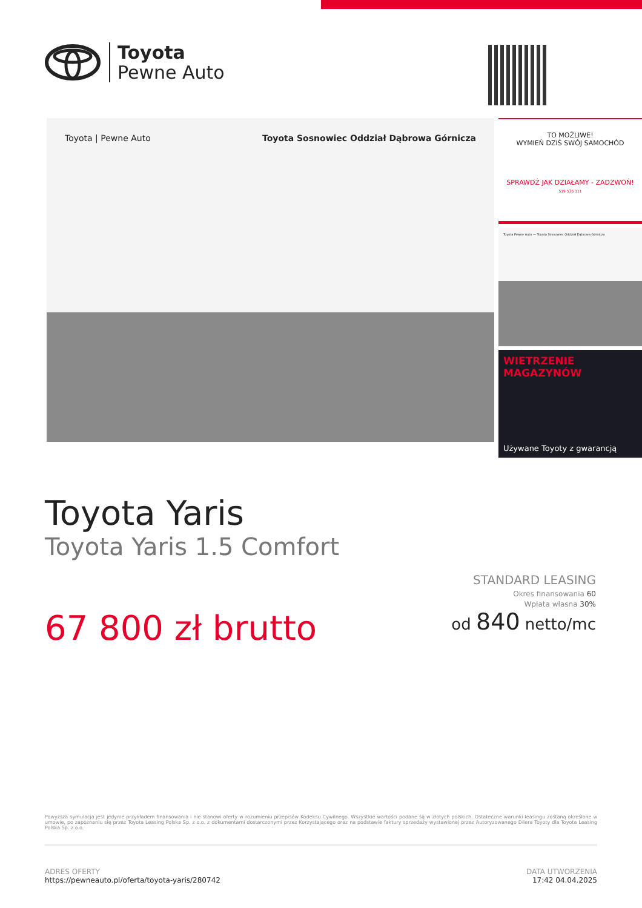Toyota
Pewne Auto
Toyota | Pewne Auto
Toyota Sosnowiec Oddział Dąbrowa Górnicza
TO MOŻLIWE!
WYMIEŃ DZIŚ SWÓJ SAMOCHÓD
SPRAWDŹ JAK DZIAŁAMY - ZADZWOŃ!
519 535 111
Toyota Pewne Auto — Toyota Sosnowiec Oddział Dąbrowa Górnicza
WIETRZENIE
MAGAZYNÓW
Używane Toyoty z gwarancją
Toyota Yaris
Toyota Yaris 1.5 Comfort
67 800 zł brutto
STANDARD LEASING
Okres finansowania 60
Wpłata własna 30%
od 840 netto/mc
Powyższa symulacja jest jedynie przykładem finansowania i nie stanowi oferty w rozumieniu przepisów Kodeksu Cywilnego. Wszystkie wartości podane są w złotych polskich. Ostateczne warunki leasingu zostaną określone w umowie, po zapoznaniu się przez Toyota Leasing Polska Sp. z o.o. z dokumentami dostarczonymi przez Korzystającego oraz na podstawie faktury sprzedaży wystawionej przez Autoryzowanego Dilera Toyoty dla Toyota Leasing Polska Sp. z o.o.
ADRES OFERTY
https://pewneauto.pl/oferta/toyota-yaris/280742
DATA UTWORZENIA
17:42 04.04.2025